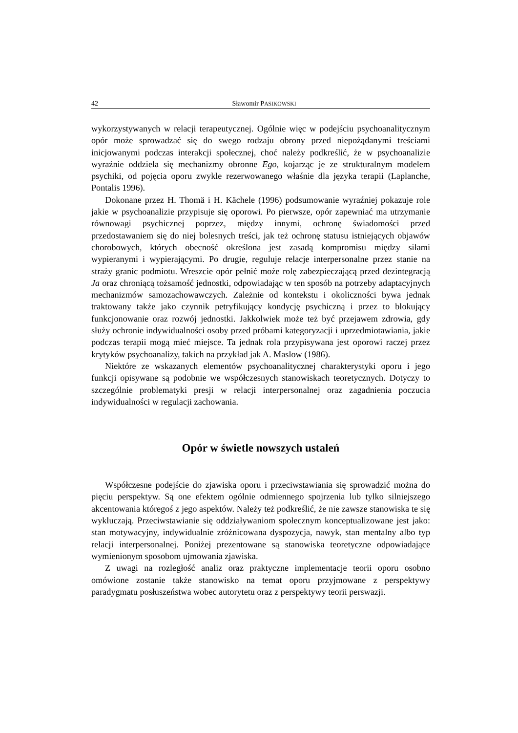42 Sławomir PASIKOWSKI
wykorzystywanych w relacji terapeutycznej. Ogólnie więc w podejściu psychoanalitycznym opór może sprowadzać się do swego rodzaju obrony przed niepożądanymi treściami inicjowanymi podczas interakcji społecznej, choć należy podkreślić, że w psychoanalizie wyraźnie oddziela się mechanizmy obronne Ego, kojarząc je ze strukturalnym modelem psychiki, od pojęcia oporu zwykle rezerwowanego właśnie dla języka terapii (Laplanche, Pontalis 1996).
Dokonane przez H. Thomä i H. Kächele (1996) podsumowanie wyraźniej pokazuje role jakie w psychoanalizie przypisuje się oporowi. Po pierwsze, opór zapewniać ma utrzymanie równowagi psychicznej poprzez, między innymi, ochronę świadomości przed przedostawaniem się do niej bolesnych treści, jak też ochronę statusu istniejących objawów chorobowych, których obecność określona jest zasadą kompromisu między siłami wypieranymi i wypierającymi. Po drugie, reguluje relacje interpersonalne przez stanie na straży granic podmiotu. Wreszcie opór pełnić może rolę zabezpieczającą przed dezintegracją Ja oraz chroniącą tożsamość jednostki, odpowiadając w ten sposób na potrzeby adaptacyjnych mechanizmów samozachowawczych. Zależnie od kontekstu i okoliczności bywa jednak traktowany także jako czynnik petryfikujący kondycję psychiczną i przez to blokujący funkcjonowanie oraz rozwój jednostki. Jakkolwiek może też być przejawem zdrowia, gdy służy ochronie indywidualności osoby przed próbami kategoryzacji i uprzedmiotawiania, jakie podczas terapii mogą mieć miejsce. Ta jednak rola przypisywana jest oporowi raczej przez krytyków psychoanalizy, takich na przykład jak A. Maslow (1986).
Niektóre ze wskazanych elementów psychoanalitycznej charakterystyki oporu i jego funkcji opisywane są podobnie we współczesnych stanowiskach teoretycznych. Dotyczy to szczególnie problematyki presji w relacji interpersonalnej oraz zagadnienia poczucia indywidualności w regulacji zachowania.
Opór w świetle nowszych ustaleń
Współczesne podejście do zjawiska oporu i przeciwstawiania się sprowadzić można do pięciu perspektyw. Są one efektem ogólnie odmiennego spojrzenia lub tylko silniejszego akcentowania któregoś z jego aspektów. Należy też podkreślić, że nie zawsze stanowiska te się wykluczają. Przeciwstawianie się oddziaływaniom społecznym konceptualizowane jest jako: stan motywacyjny, indywidualnie zróżnicowana dyspozycja, nawyk, stan mentalny albo typ relacji interpersonalnej. Poniżej prezentowane są stanowiska teoretyczne odpowiadające wymienionym sposobom ujmowania zjawiska.
Z uwagi na rozległość analiz oraz praktyczne implementacje teorii oporu osobno omówione zostanie także stanowisko na temat oporu przyjmowane z perspektywy paradygmatu posłuszeństwa wobec autorytetu oraz z perspektywy teorii perswazji.